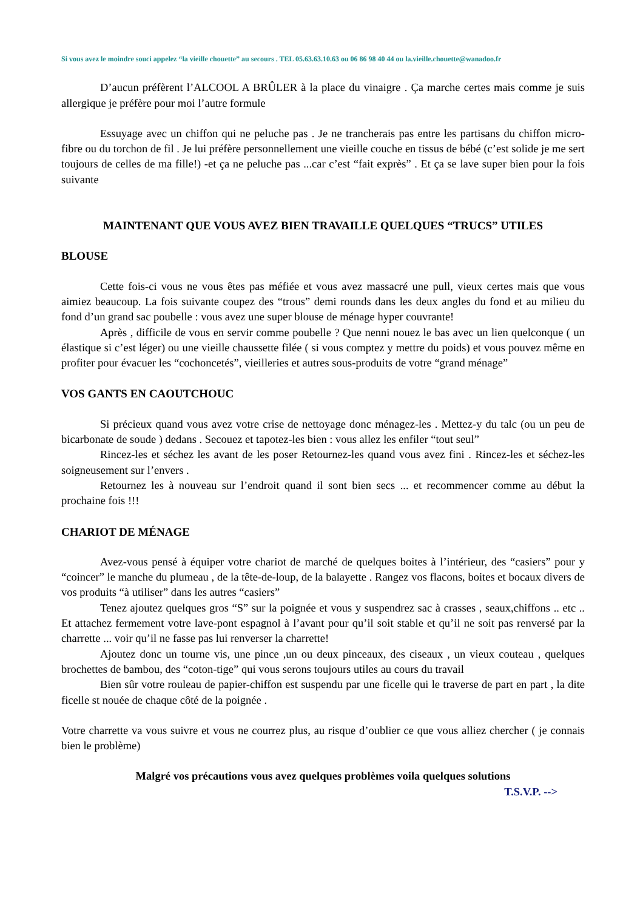Si vous avez le moindre souci appelez “la vieille chouette” au secours . TEL 05.63.63.10.63 ou 06 86 98 40 44 ou la.vieille.chouette@wanadoo.fr
D’aucun préfèrent l’ALCOOL A BRÛLER à la place du vinaigre . Ça marche certes mais comme je suis allergique je préfère pour moi l’autre formule
Essuyage avec un chiffon qui ne peluche pas . Je ne trancherais pas entre les partisans du chiffon micro-fibre ou du torchon de fil . Je lui préfère personnellement une vieille couche en tissus de bébé (c’est solide je me sert toujours de celles de ma fille!) -et ça ne peluche pas ...car c’est “fait exprès” . Et ça se lave super bien pour la fois suivante
MAINTENANT QUE VOUS AVEZ BIEN TRAVAILLE QUELQUES “TRUCS” UTILES
BLOUSE
Cette fois-ci vous ne vous êtes pas méfiée et vous avez massacré une pull, vieux certes mais que vous aimiez beaucoup. La fois suivante coupez des “trous” demi rounds dans les deux angles du fond et au milieu du fond d’un grand sac poubelle : vous avez une super blouse de ménage hyper couvrante!
Après , difficile de vous en servir comme poubelle ? Que nenni nouez le bas avec un lien quelconque ( un élastique si c’est léger) ou une vieille chaussette filée ( si vous comptez y mettre du poids) et vous pouvez même en profiter pour évacuer les “cochoncetés”, vieilleries et autres sous-produits de votre “grand ménage”
VOS GANTS EN CAOUTCHOUC
Si précieux quand vous avez votre crise de nettoyage donc ménagez-les . Mettez-y du talc (ou un peu de bicarbonate de soude ) dedans . Secouez et tapotez-les bien : vous allez les enfiler “tout seul”
Rincez-les et séchez les avant de les poser Retournez-les quand vous avez fini . Rincez-les et séchez-les soigneusement sur l’envers .
Retournez les à nouveau sur l’endroit quand il sont bien secs ... et recommencer comme au début la prochaine fois !!!
CHARIOT DE MÉNAGE
Avez-vous pensé à équiper votre chariot de marché de quelques boites à l’intérieur, des “casiers” pour y “coincer” le manche du plumeau , de la tête-de-loup, de la balayette . Rangez vos flacons, boites et bocaux divers de vos produits “à utiliser” dans les autres “casiers”
Tenez ajoutez quelques gros “S” sur la poignée et vous y suspendrez sac à crasses , seaux,chiffons .. etc .. Et attachez fermement votre lave-pont espagnol à l’avant pour qu’il soit stable et qu’il ne soit pas renversé par la charrette ... voir qu’il ne fasse pas lui renverser la charrette!
Ajoutez donc un tourne vis, une pince ,un ou deux pinceaux, des ciseaux , un vieux couteau , quelques brochettes de bambou, des “coton-tige” qui vous serons toujours utiles au cours du travail
Bien sûr votre rouleau de papier-chiffon est suspendu par une ficelle qui le traverse de part en part , la dite ficelle st nouée de chaque côté de la poignée .
Votre charrette va vous suivre et vous ne courrez plus, au risque d’oublier ce que vous alliez chercher ( je connais bien le problème)
Malgré vos précautions vous avez quelques problèmes voila quelques solutions
T.S.V.P. -->